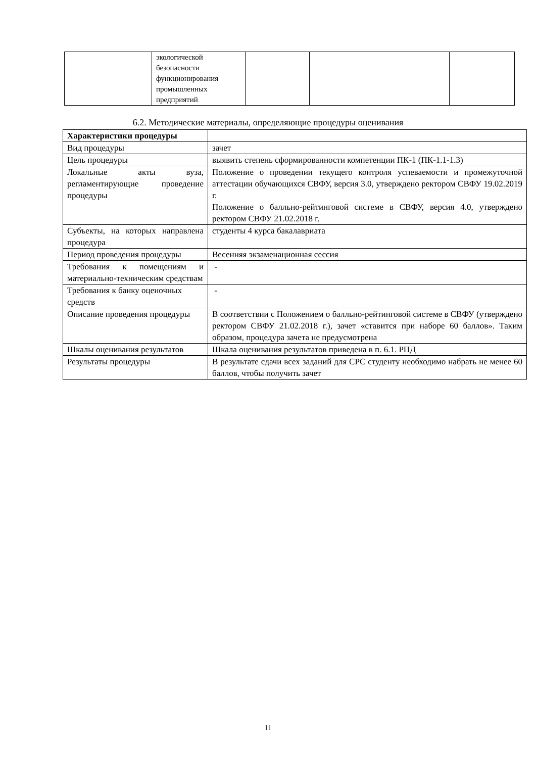| | экологической безопасности функционирования промышленных предприятий | | | |
6.2. Методические материалы, определяющие процедуры оценивания
| Характеристики процедуры | |
| Вид процедуры | зачет |
| Цель процедуры | выявить степень сформированности компетенции ПК-1 (ПК-1.1-1.3) |
| Локальные акты вуза, регламентирующие проведение процедуры | Положение о проведении текущего контроля успеваемости и промежуточной аттестации обучающихся СВФУ, версия 3.0, утверждено ректором СВФУ 19.02.2019 г. Положение о балльно-рейтинговой системе в СВФУ, версия 4.0, утверждено ректором СВФУ 21.02.2018 г. |
| Субъекты, на которых направлена процедура | студенты 4 курса бакалавриата |
| Период проведения процедуры | Весенняя экзаменационная сессия |
| Требования к помещениям и материально-техническим средствам | - |
| Требования к банку оценочных средств | - |
| Описание проведения процедуры | В соответствии с Положением о балльно-рейтинговой системе в СВФУ (утверждено ректором СВФУ 21.02.2018 г.), зачет «ставится при наборе 60 баллов». Таким образом, процедура зачета не предусмотрена |
| Шкалы оценивания результатов | Шкала оценивания результатов приведена в п. 6.1. РПД |
| Результаты процедуры | В результате сдачи всех заданий для СРС студенту необходимо набрать не менее 60 баллов, чтобы получить зачет |
11